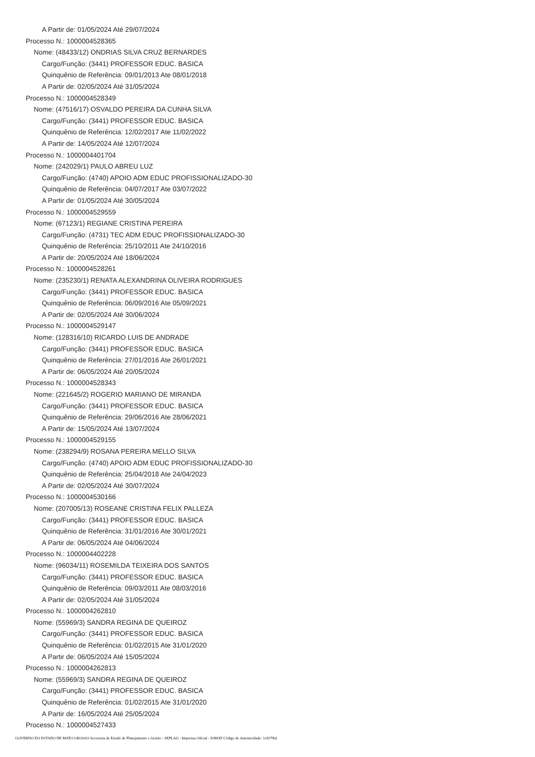A Partir de: 01/05/2024 Até 29/07/2024
Processo N.: 1000004528365
Nome: (48433/12) ONDRIAS SILVA CRUZ BERNARDES
Cargo/Função: (3441) PROFESSOR EDUC. BASICA
Quinquênio de Referência: 09/01/2013 Ate 08/01/2018
A Partir de: 02/05/2024 Até 31/05/2024
Processo N.: 1000004528349
Nome: (47516/17) OSVALDO PEREIRA DA CUNHA SILVA
Cargo/Função: (3441) PROFESSOR EDUC. BASICA
Quinquênio de Referência: 12/02/2017 Ate 11/02/2022
A Partir de: 14/05/2024 Até 12/07/2024
Processo N.: 1000004401704
Nome: (242029/1) PAULO ABREU LUZ
Cargo/Função: (4740) APOIO ADM EDUC PROFISSIONALIZADO-30
Quinquênio de Referência: 04/07/2017 Ate 03/07/2022
A Partir de: 01/05/2024 Até 30/05/2024
Processo N.: 1000004529559
Nome: (67123/1) REGIANE CRISTINA PEREIRA
Cargo/Função: (4731) TEC ADM EDUC PROFISSIONALIZADO-30
Quinquênio de Referência: 25/10/2011 Ate 24/10/2016
A Partir de: 20/05/2024 Até 18/06/2024
Processo N.: 1000004528261
Nome: (235230/1) RENATA ALEXANDRINA OLIVEIRA RODRIGUES
Cargo/Função: (3441) PROFESSOR EDUC. BASICA
Quinquênio de Referência: 06/09/2016 Ate 05/09/2021
A Partir de: 02/05/2024 Até 30/06/2024
Processo N.: 1000004529147
Nome: (128316/10) RICARDO LUIS DE ANDRADE
Cargo/Função: (3441) PROFESSOR EDUC. BASICA
Quinquênio de Referência: 27/01/2016 Ate 26/01/2021
A Partir de: 06/05/2024 Até 20/05/2024
Processo N.: 1000004528343
Nome: (221645/2) ROGERIO MARIANO DE MIRANDA
Cargo/Função: (3441) PROFESSOR EDUC. BASICA
Quinquênio de Referência: 29/06/2016 Ate 28/06/2021
A Partir de: 15/05/2024 Até 13/07/2024
Processo N.: 1000004529155
Nome: (238294/9) ROSANA PEREIRA MELLO SILVA
Cargo/Função: (4740) APOIO ADM EDUC PROFISSIONALIZADO-30
Quinquênio de Referência: 25/04/2018 Ate 24/04/2023
A Partir de: 02/05/2024 Até 30/07/2024
Processo N.: 1000004530166
Nome: (207005/13) ROSEANE CRISTINA FELIX PALLEZA
Cargo/Função: (3441) PROFESSOR EDUC. BASICA
Quinquênio de Referência: 31/01/2016 Ate 30/01/2021
A Partir de: 06/05/2024 Até 04/06/2024
Processo N.: 1000004402228
Nome: (96034/11) ROSEMILDA TEIXEIRA DOS SANTOS
Cargo/Função: (3441) PROFESSOR EDUC. BASICA
Quinquênio de Referência: 09/03/2011 Ate 08/03/2016
A Partir de: 02/05/2024 Até 31/05/2024
Processo N.: 1000004262810
Nome: (55969/3) SANDRA REGINA DE QUEIROZ
Cargo/Função: (3441) PROFESSOR EDUC. BASICA
Quinquênio de Referência: 01/02/2015 Ate 31/01/2020
A Partir de: 06/05/2024 Até 15/05/2024
Processo N.: 1000004262813
Nome: (55969/3) SANDRA REGINA DE QUEIROZ
Cargo/Função: (3441) PROFESSOR EDUC. BASICA
Quinquênio de Referência: 01/02/2015 Ate 31/01/2020
A Partir de: 16/05/2024 Até 25/05/2024
Processo N.: 1000004527433
GOVERNO DO ESTADO DE MATO GROSSO Secretaria de Estado de Planejamento e Gestão - SEPLAG - Imprensa Oficial - IOMAT Código de Autenticidade: 1c8378af